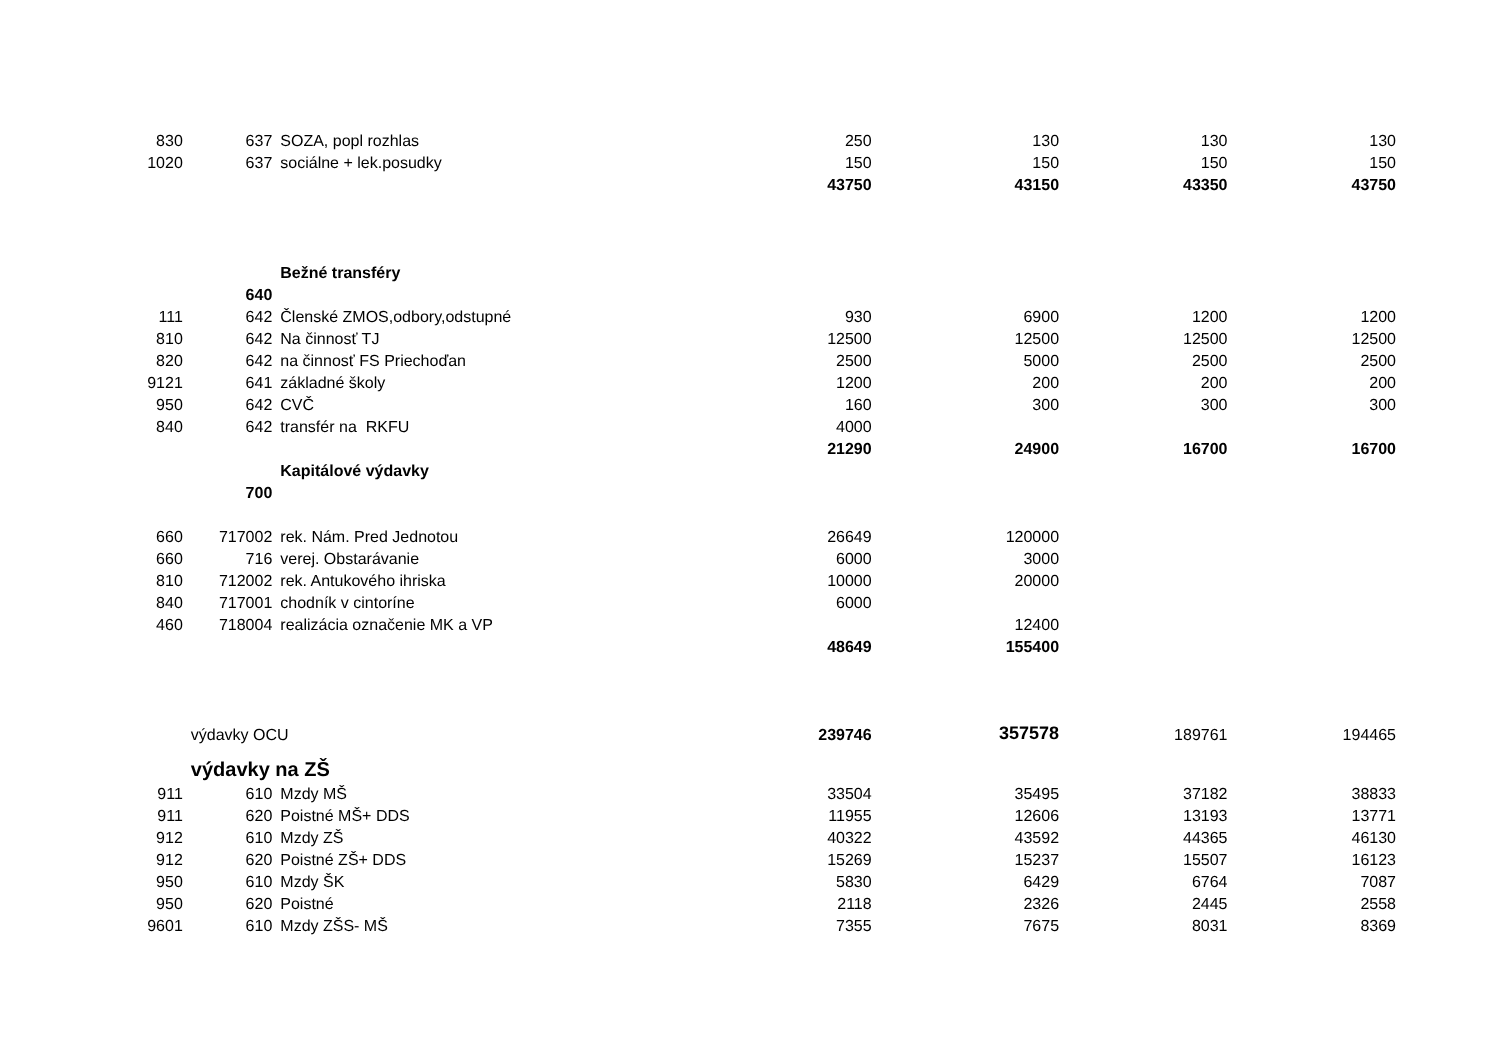| 830 | 637 | SOZA, popl rozhlas | 250 | 130 | 130 | 130 |
| 1020 | 637 | sociálne + lek.posudky | 150 | 150 | 150 | 150 |
| | | | 43750 | 43150 | 43350 | 43750 |
| | | Bežné transféry | | | | |
| | 640 | | | | | |
| 111 | 642 | Členské ZMOS,odbory,odstupné | 930 | 6900 | 1200 | 1200 |
| 810 | 642 | Na činnosť TJ | 12500 | 12500 | 12500 | 12500 |
| 820 | 642 | na činnosť FS Priechoďan | 2500 | 5000 | 2500 | 2500 |
| 9121 | 641 | základné školy | 1200 | 200 | 200 | 200 |
| 950 | 642 | CVČ | 160 | 300 | 300 | 300 |
| 840 | 642 | transfér na RKFU | 4000 | | | |
| | | | 21290 | 24900 | 16700 | 16700 |
| | | Kapitálové výdavky | | | | |
| | 700 | | | | | |
| 660 | 717002 | rek. Nám. Pred Jednotou | 26649 | 120000 | | |
| 660 | 716 | verej. Obstarávanie | 6000 | 3000 | | |
| 810 | 712002 | rek. Antukového ihriska | 10000 | 20000 | | |
| 840 | 717001 | chodník v cintoríne | 6000 | | | |
| 460 | 718004 | realizácia označenie MK a VP | | 12400 | | |
| | | | 48649 | 155400 | | |
| | výdavky OCU | | 239746 | 357578 | 189761 | 194465 |
| | výdavky na ZŠ | | | | | |
| 911 | 610 | Mzdy MŠ | 33504 | 35495 | 37182 | 38833 |
| 911 | 620 | Poistné MŠ+ DDS | 11955 | 12606 | 13193 | 13771 |
| 912 | 610 | Mzdy ZŠ | 40322 | 43592 | 44365 | 46130 |
| 912 | 620 | Poistné ZŠ+ DDS | 15269 | 15237 | 15507 | 16123 |
| 950 | 610 | Mzdy ŠK | 5830 | 6429 | 6764 | 7087 |
| 950 | 620 | Poistné | 2118 | 2326 | 2445 | 2558 |
| 9601 | 610 | Mzdy ZŠS- MŠ | 7355 | 7675 | 8031 | 8369 |